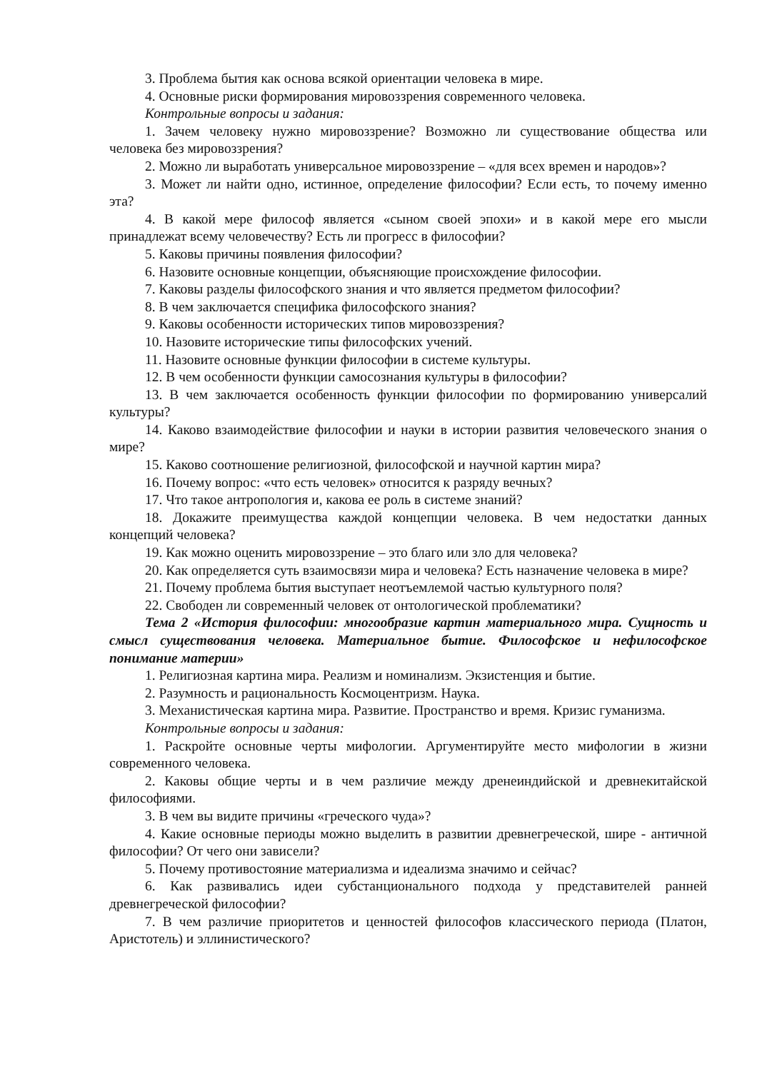3. Проблема бытия как основа всякой ориентации человека в мире.
4. Основные риски формирования мировоззрения современного человека.
Контрольные вопросы и задания:
1. Зачем человеку нужно мировоззрение? Возможно ли существование общества или человека без мировоззрения?
2. Можно ли выработать универсальное мировоззрение – «для всех времен и народов»?
3. Может ли найти одно, истинное, определение философии? Если есть, то почему именно эта?
4. В какой мере философ является «сыном своей эпохи» и в какой мере его мысли принадлежат всему человечеству? Есть ли прогресс в философии?
5. Каковы причины появления философии?
6. Назовите основные концепции, объясняющие происхождение философии.
7. Каковы разделы философского знания и что является предметом философии?
8. В чем заключается специфика философского знания?
9. Каковы особенности исторических типов мировоззрения?
10. Назовите исторические типы философских учений.
11. Назовите основные функции философии в системе культуры.
12. В чем особенности функции самосознания культуры в философии?
13. В чем заключается особенность функции философии по формированию универсалий культуры?
14. Каково взаимодействие философии и науки в истории развития человеческого знания о мире?
15. Каково соотношение религиозной, философской и научной картин мира?
16. Почему вопрос: «что есть человек» относится к разряду вечных?
17. Что такое антропология и, какова ее роль в системе знаний?
18. Докажите преимущества каждой концепции человека. В чем недостатки данных концепций человека?
19. Как можно оценить мировоззрение – это благо или зло для человека?
20. Как определяется суть взаимосвязи мира и человека? Есть назначение человека в мире?
21. Почему проблема бытия выступает неотъемлемой частью культурного поля?
22. Свободен ли современный человек от онтологической проблематики?
Тема 2 «История философии: многообразие картин материального мира. Сущность и смысл существования человека. Материальное бытие. Философское и нефилософское понимание материи»
1. Религиозная картина мира. Реализм и номинализм. Экзистенция и бытие.
2. Разумность и рациональность Космоцентризм. Наука.
3. Механистическая картина мира. Развитие. Пространство и время. Кризис гуманизма.
Контрольные вопросы и задания:
1. Раскройте основные черты мифологии. Аргументируйте место мифологии в жизни современного человека.
2. Каковы общие черты и в чем различие между дренеиндийской и древнекитайской философиями.
3. В чем вы видите причины «греческого чуда»?
4. Какие основные периоды можно выделить в развитии древнегреческой, шире - античной философии? От чего они зависели?
5. Почему противостояние материализма и идеализма значимо и сейчас?
6. Как развивались идеи субстанционального подхода у представителей ранней древнегреческой философии?
7. В чем различие приоритетов и ценностей философов классического периода (Платон, Аристотель) и эллинистического?